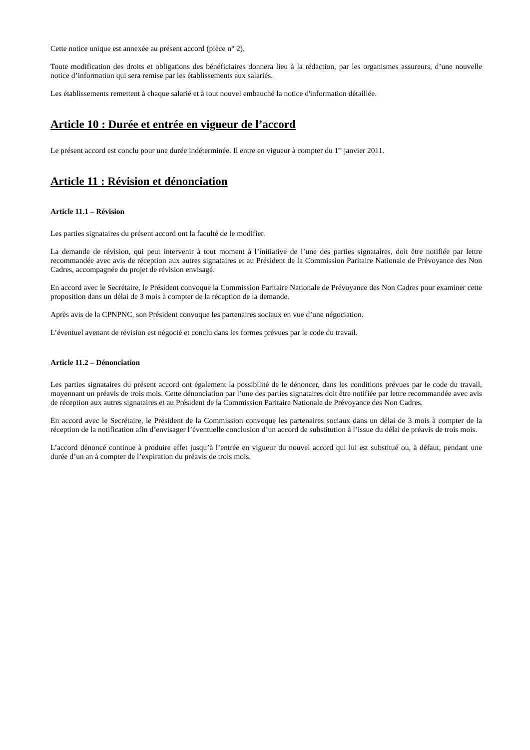Cette notice unique est annexée au présent accord (pièce n° 2).
Toute modification des droits et obligations des bénéficiaires donnera lieu à la rédaction, par les organismes assureurs, d’une nouvelle notice d’information qui sera remise par les établissements aux salariés.
Les établissements remettent à chaque salarié et à tout nouvel embauché la notice d'information détaillée.
Article 10 : Durée et entrée en vigueur de l’accord
Le présent accord est conclu pour une durée indéterminée. Il entre en vigueur à compter du 1<sup>er</sup> janvier 2011.
Article 11 : Révision et dénonciation
Article 11.1 – Révision
Les parties signataires du présent accord ont la faculté de le modifier.
La demande de révision, qui peut intervenir à tout moment à l’initiative de l’une des parties signataires, doit être notifiée par lettre recommandée avec avis de réception aux autres signataires et au Président de la Commission Paritaire Nationale de Prévoyance des Non Cadres, accompagnée du projet de révision envisagé.
En accord avec le Secrétaire, le Président convoque la Commission Paritaire Nationale de Prévoyance des Non Cadres pour examiner cette proposition dans un délai de 3 mois à compter de la réception de la demande.
Après avis de la CPNPNC, son Président convoque les partenaires sociaux en vue d’une négociation.
L’éventuel avenant de révision est négocié et conclu dans les formes prévues par le code du travail.
Article 11.2 – Dénonciation
Les parties signataires du présent accord ont également la possibilité de le dénoncer, dans les conditions prévues par le code du travail, moyennant un préavis de trois mois. Cette dénonciation par l’une des parties signataires doit être notifiée par lettre recommandée avec avis de réception aux autres signataires et au Président de la Commission Paritaire Nationale de Prévoyance des Non Cadres.
En accord avec le Secrétaire, le Président de la Commission convoque les partenaires sociaux dans un délai de 3 mois à compter de la réception de la notification afin d’envisager l’éventuelle conclusion d’un accord de substitution à l’issue du délai de préavis de trois mois.
L’accord dénoncé continue à produire effet jusqu’à l’entrée en vigueur du nouvel accord qui lui est substitué ou, à défaut, pendant une durée d’un an à compter de l’expiration du préavis de trois mois.